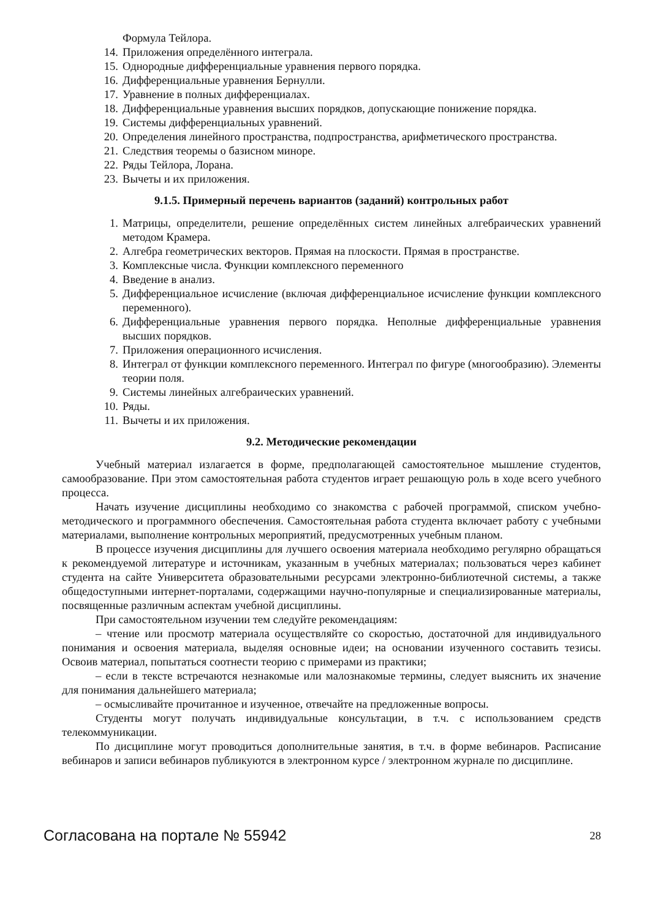Формула Тейлора.
14. Приложения определённого интеграла.
15. Однородные дифференциальные уравнения первого порядка.
16. Дифференциальные уравнения Бернулли.
17. Уравнение в полных дифференциалах.
18. Дифференциальные уравнения высших порядков, допускающие понижение порядка.
19. Системы дифференциальных уравнений.
20. Определения линейного пространства, подпространства, арифметического пространства.
21. Следствия теоремы о базисном миноре.
22. Ряды Тейлора, Лорана.
23. Вычеты и их приложения.
9.1.5. Примерный перечень вариантов (заданий) контрольных работ
1. Матрицы, определители, решение определённых систем линейных алгебраических уравнений методом Крамера.
2. Алгебра геометрических векторов. Прямая на плоскости. Прямая в пространстве.
3. Комплексные числа. Функции комплексного переменного
4. Введение в анализ.
5. Дифференциальное исчисление (включая дифференциальное исчисление функции комплексного переменного).
6. Дифференциальные уравнения первого порядка. Неполные дифференциальные уравнения высших порядков.
7. Приложения операционного исчисления.
8. Интеграл от функции комплексного переменного. Интеграл по фигуре (многообразию). Элементы теории поля.
9. Системы линейных алгебраических уравнений.
10. Ряды.
11. Вычеты и их приложения.
9.2. Методические рекомендации
Учебный материал излагается в форме, предполагающей самостоятельное мышление студентов, самообразование. При этом самостоятельная работа студентов играет решающую роль в ходе всего учебного процесса.
Начать изучение дисциплины необходимо со знакомства с рабочей программой, списком учебно-методического и программного обеспечения. Самостоятельная работа студента включает работу с учебными материалами, выполнение контрольных мероприятий, предусмотренных учебным планом.
В процессе изучения дисциплины для лучшего освоения материала необходимо регулярно обращаться к рекомендуемой литературе и источникам, указанным в учебных материалах; пользоваться через кабинет студента на сайте Университета образовательными ресурсами электронно-библиотечной системы, а также общедоступными интернет-порталами, содержащими научно-популярные и специализированные материалы, посвященные различным аспектам учебной дисциплины.
При самостоятельном изучении тем следуйте рекомендациям:
– чтение или просмотр материала осуществляйте со скоростью, достаточной для индивидуального понимания и освоения материала, выделяя основные идеи; на основании изученного составить тезисы. Освоив материал, попытаться соотнести теорию с примерами из практики;
– если в тексте встречаются незнакомые или малознакомые термины, следует выяснить их значение для понимания дальнейшего материала;
– осмысливайте прочитанное и изученное, отвечайте на предложенные вопросы.
Студенты могут получать индивидуальные консультации, в т.ч. с использованием средств телекоммуникации.
По дисциплине могут проводиться дополнительные занятия, в т.ч. в форме вебинаров. Расписание вебинаров и записи вебинаров публикуются в электронном курсе / электронном журнале по дисциплине.
Согласована на портале № 55942 28